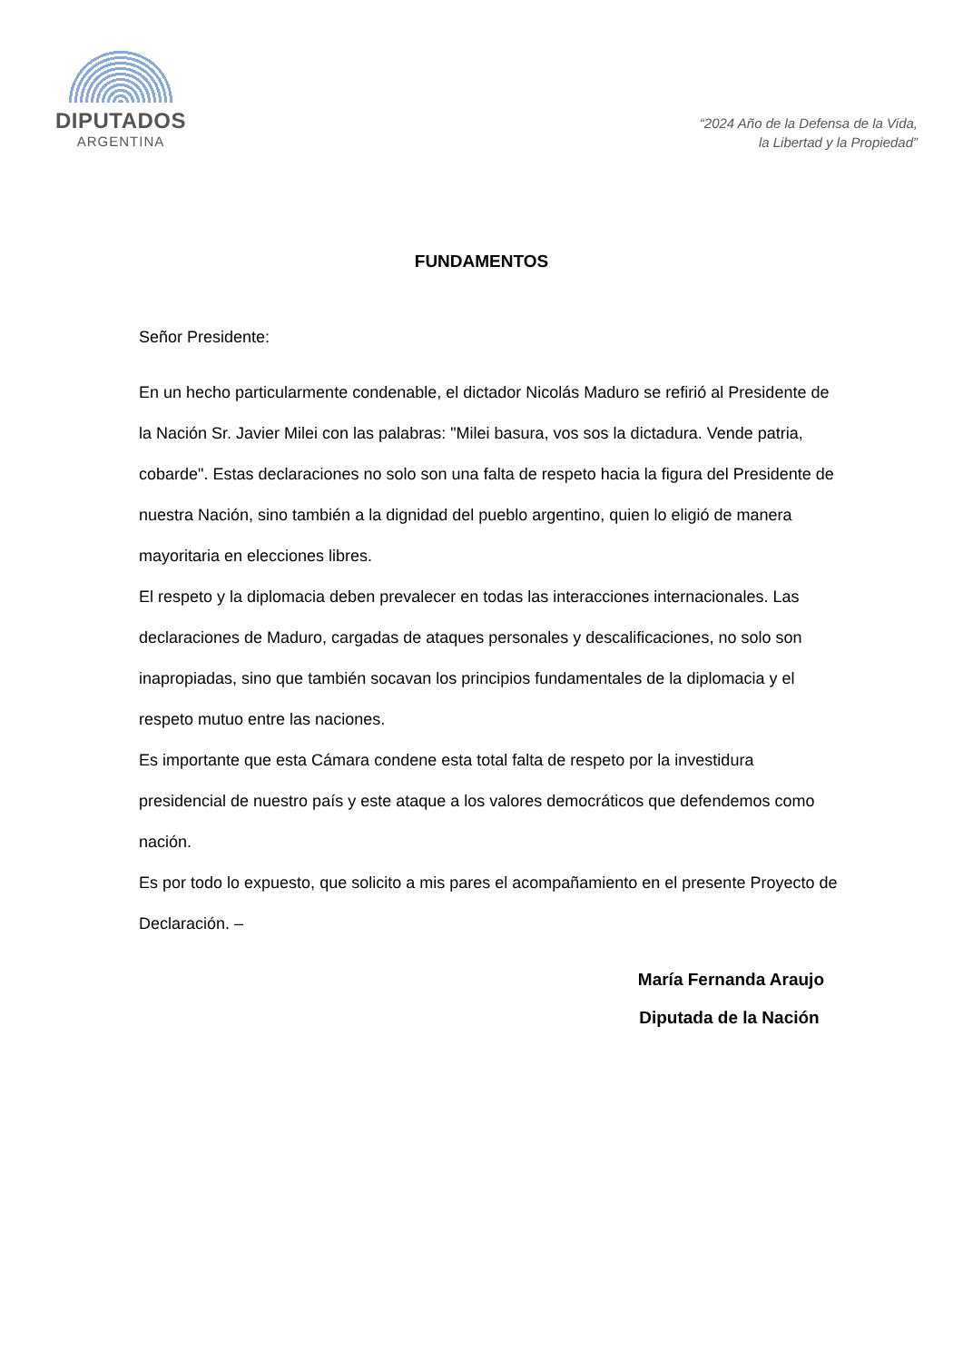DIPUTADOS
ARGENTINA
“2024 Año de la Defensa de la Vida,
la Libertad y la Propiedad”
FUNDAMENTOS
Señor Presidente:
En un hecho particularmente condenable, el dictador Nicolás Maduro se refirió al Presidente de la Nación Sr. Javier Milei con las palabras: "Milei basura, vos sos la dictadura. Vende patria, cobarde". Estas declaraciones no solo son una falta de respeto hacia la figura del Presidente de nuestra Nación, sino también a la dignidad del pueblo argentino, quien lo eligió de manera mayoritaria en elecciones libres.
El respeto y la diplomacia deben prevalecer en todas las interacciones internacionales. Las declaraciones de Maduro, cargadas de ataques personales y descalificaciones, no solo son inapropiadas, sino que también socavan los principios fundamentales de la diplomacia y el respeto mutuo entre las naciones.
Es importante que esta Cámara condene esta total falta de respeto por la investidura presidencial de nuestro país y este ataque a los valores democráticos que defendemos como nación.
Es por todo lo expuesto, que solicito a mis pares el acompañamiento en el presente Proyecto de Declaración. –
María Fernanda Araujo
Diputada de la Nación